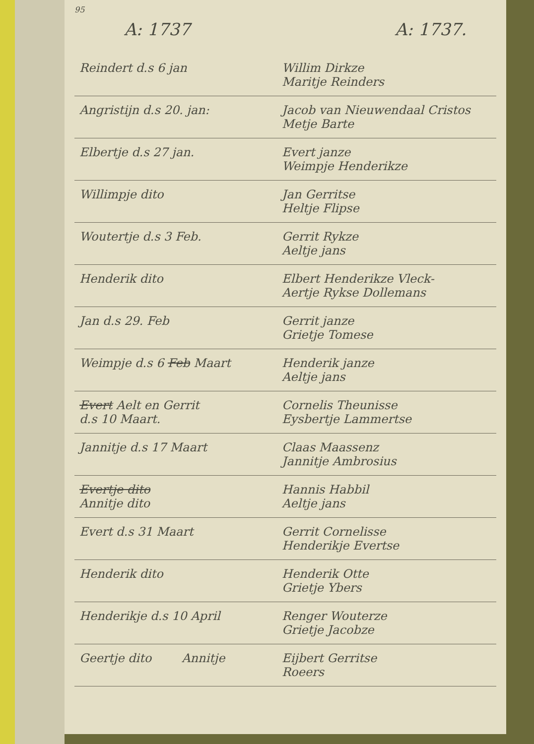95
A: 1737 A: 1737.
| Reindert d.s 6 jan | Willim Dirkze Maritje Reinders |
| Angristijn d.s 20. jan: | Jacob van Nieuwendaal Cristos Metje Barte |
| Elbertje d.s 27 jan. | Evert janze Weimpje Henderikze |
| Willimpje dito | Jan Gerritse Heltje Flipse |
| Woutertje d.s 3 Feb. | Gerrit Rykze Aeltje jans |
| Henderik dito | Elbert Henderikze Vleck- Aertje Rykse Dollemans |
| Jan d.s 29. Feb | Gerrit janze Grietje Tomese |
| Weimpje d.s 6 Feb Maart | Henderik janze Aeltje jans |
| Evert Aelt en Gerrit d.s 10 Maart. | Cornelis Theunisse Eysbertje Lammertse |
| Jannitje d.s 17 Maart | Claas Maassenz Jannitje Ambrosius |
| Evertje dito Annitje dito | Hannis Habbil Aeltje jans |
| Evert d.s 31 Maart | Gerrit Cornelisse Henderikje Evertse |
| Henderik dito | Henderik Otte Grietje Ybers |
| Henderikje d.s 10 April | Renger Wouterze Grietje Jacobze |
| Geertje dito Annitje | Eijbert Gerritse Roeers |